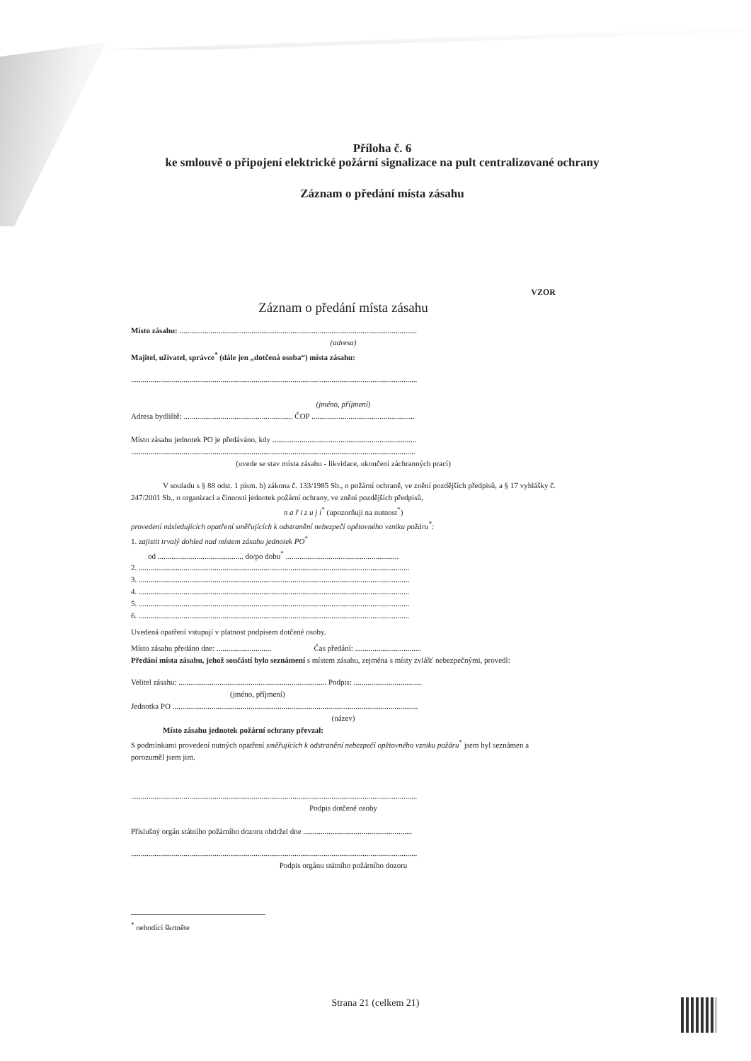Příloha č. 6
ke smlouvě o připojení elektrické požární signalizace na pult centralizované ochrany
Záznam o předání místa zásahu
VZOR
Záznam o předání místa zásahu
Místo zásahu: ..........................................................................................................................
(adresa)
Majitel, uživatel, správce<sup>*</sup> (dále jen „dotčená osoba“) místa zásahu:
...................................................................................................................................................
(jméno, příjmení)
Adresa bydliště: ........................................................ ČOP .....................................................
Místo zásahu jednotek PO je předáváno, kdy ..........................................................................
..................................................................................................................................................
(uvede se stav místa zásahu - likvidace, ukončení záchranných prací)
V souladu s § 88 odst. 1 písm. b) zákona č. 133/1985 Sb., o požární ochraně, ve znění pozdějších předpisů, a § 17 vyhlášky č. 247/2001 Sb., o organizaci a činnosti jednotek požární ochrany, ve znění pozdějších předpisů,
n a ř i z u j i<sup>*</sup> (upozorňuji na nutnost<sup>*</sup>)
provedení následujících opatření směřujících k odstranění nebezpečí opětovného vzniku požáru<sup>*</sup>:
1. zajistit trvalý dohled nad místem zásahu jednotek PO<sup>*</sup>
od ............................................ do/po dobu<sup>*</sup> ..........................................................
2. ...........................................................................................................................................
3. ...........................................................................................................................................
4. ...........................................................................................................................................
5. ...........................................................................................................................................
6. ...........................................................................................................................................
Uvedená opatření vstupují v platnost podpisem dotčené osoby.
Místo zásahu předáno dne: ............................ Čas předání: ..................................
Předání místa zásahu, jehož součástí bylo seznámení s místem zásahu, zejména s místy zvlášť nebezpečnými, provedl:
Velitel zásahu: ............................................................................ Podpis: ...................................
(jméno, příjmení)
Jednotka PO ..............................................................................................................................
(název)
Místo zásahu jednotek požární ochrany převzal:
S podmínkami provedení nutných opatření směřujících k odstranění nebezpečí opětovného vzniku požáru<sup>*</sup> jsem byl seznámen a porozuměl jsem jim.
...................................................................................................................................................
Podpis dotčené osoby
Příslušný orgán státního požárního dozoru obdržel dne ........................................................
...................................................................................................................................................
Podpis orgánu státního požárního dozoru
<sup>*</sup> nehodící škrtněte
Strana 21 (celkem 21)